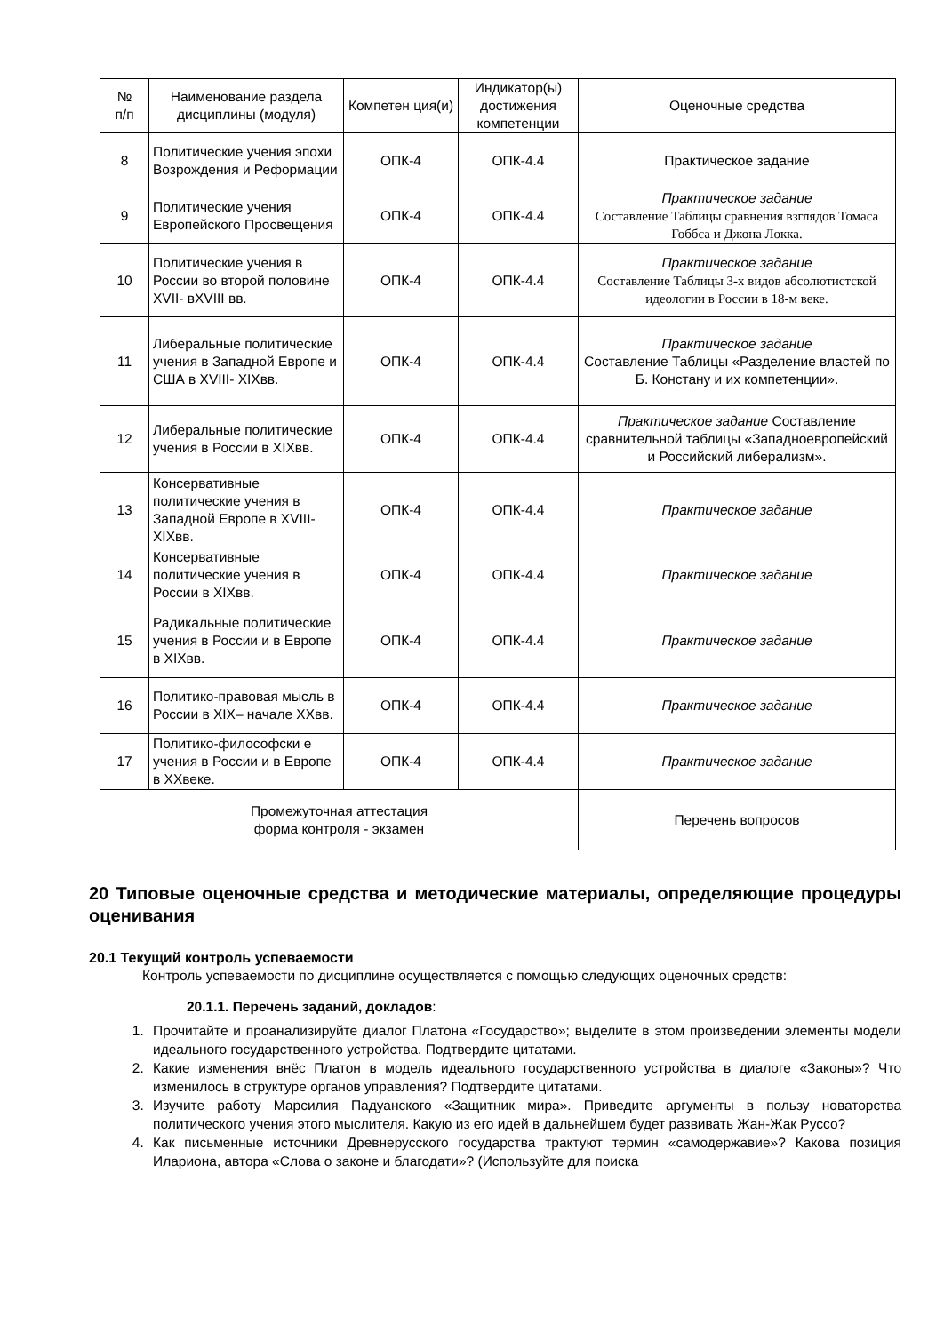| № п/п | Наименование раздела дисциплины (модуля) | Компетен ция(и) | Индикатор(ы) достижения компетенции | Оценочные средства |
| --- | --- | --- | --- | --- |
| 8 | Политические учения эпохи Возрождения и Реформации | ОПК-4 | ОПК-4.4 | Практическое задание |
| 9 | Политические учения Европейского Просвещения | ОПК-4 | ОПК-4.4 | Практическое задание Составление Таблицы сравнения взглядов Томаса Гоббса и Джона Локка. |
| 10 | Политические учения в России во второй половине XVII- вXVIII вв. | ОПК-4 | ОПК-4.4 | Практическое задание Составление Таблицы 3-х видов абсолютистской идеологии в России в 18-м веке. |
| 11 | Либеральные политические учения в Западной Европе и США в XVIII- XIXвв. | ОПК-4 | ОПК-4.4 | Практическое задание Составление Таблицы «Разделение властей по Б. Констану и их компетенции». |
| 12 | Либеральные политические учения в России в XIXвв. | ОПК-4 | ОПК-4.4 | Практическое задание Составление сравнительной таблицы «Западноевропейский и Российский либерализм». |
| 13 | Консервативные политические учения в Западной Европе в XVIII- XIXвв. | ОПК-4 | ОПК-4.4 | Практическое задание |
| 14 | Консервативные политические учения в России в XIXвв. | ОПК-4 | ОПК-4.4 | Практическое задание |
| 15 | Радикальные политические учения в России и в Европе в XIXвв. | ОПК-4 | ОПК-4.4 | Практическое задание |
| 16 | Политико-правовая мысль в России в XIX– начале XXвв. | ОПК-4 | ОПК-4.4 | Практическое задание |
| 17 | Политико-философски е учения в России и в Европе в XXвеке. | ОПК-4 | ОПК-4.4 | Практическое задание |
| Промежуточная аттестация форма контроля - экзамен | | | | Перечень вопросов |
20 Типовые оценочные средства и методические материалы, определяющие процедуры оценивания
20.1 Текущий контроль успеваемости
Контроль успеваемости по дисциплине осуществляется с помощью следующих оценочных средств:
20.1.1. Перечень заданий, докладов:
1. Прочитайте и проанализируйте диалог Платона «Государство»; выделите в этом произведении элементы модели идеального государственного устройства. Подтвердите цитатами.
2. Какие изменения внёс Платон в модель идеального государственного устройства в диалоге «Законы»? Что изменилось в структуре органов управления? Подтвердите цитатами.
3. Изучите работу Марсилия Падуанского «Защитник мира». Приведите аргументы в пользу новаторства политического учения этого мыслителя. Какую из его идей в дальнейшем будет развивать Жан-Жак Руссо?
4. Как письменные источники Древнерусского государства трактуют термин «самодержавие»? Какова позиция Илариона, автора «Слова о законе и благодати»? (Используйте для поиска